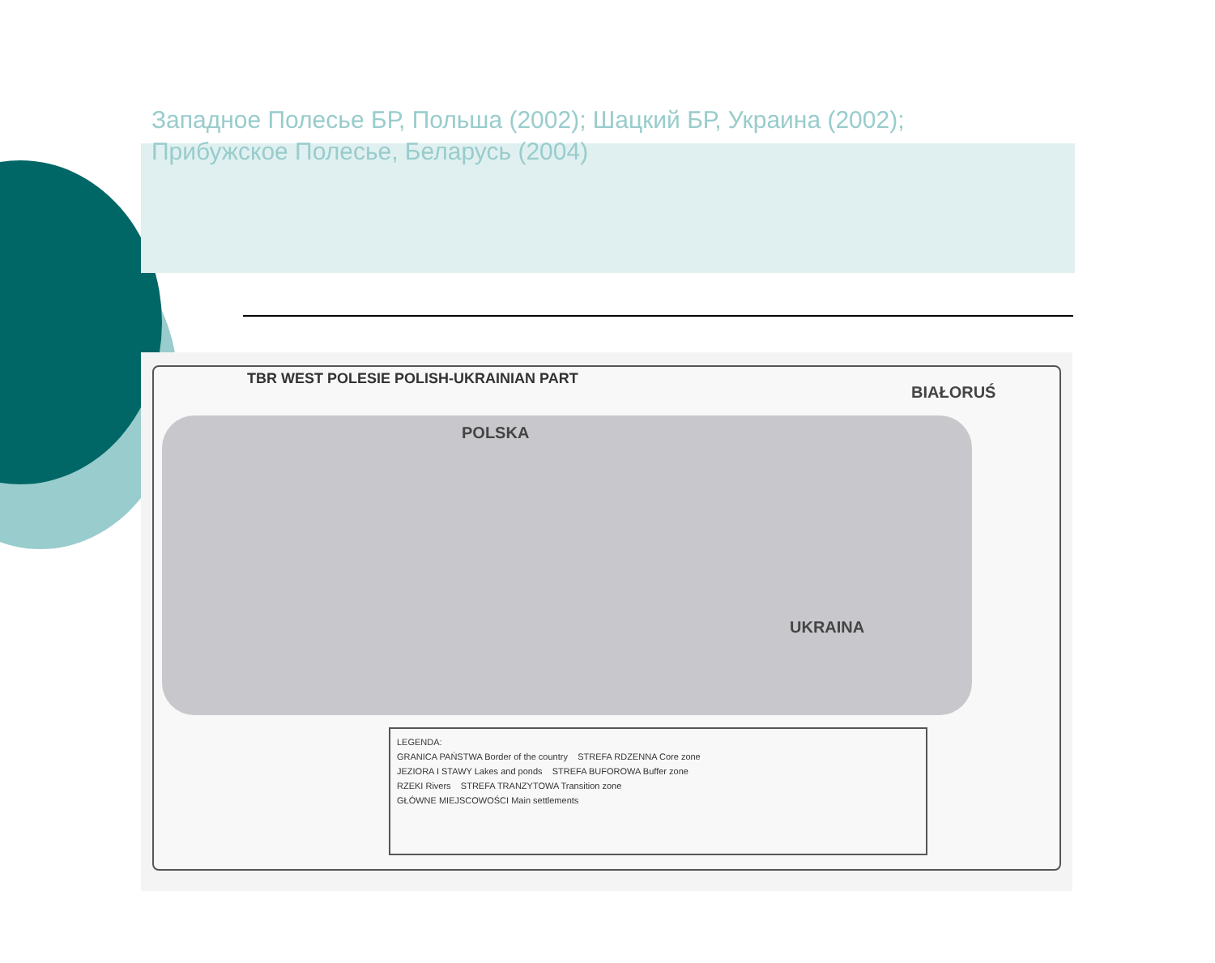Западное Полесье БР, Польша (2002); Шацкий БР, Украина (2002); Прибужское Полесье, Беларусь (2004)
TBR WEST POLESIE POLISH-UKRAINIAN PART
POLSKA
BIAŁORUŚ
UKRAINA
LEGENDA:
GRANICA PAŃSTWA Border of the country STREFA RDZENNA Core zone
JEZIORA I STAWY Lakes and ponds STREFA BUFOROWA Buffer zone
RZEKI Rivers STREFA TRANZYTOWA Transition zone
GŁÓWNE MIEJSCOWOŚCI Main settlements